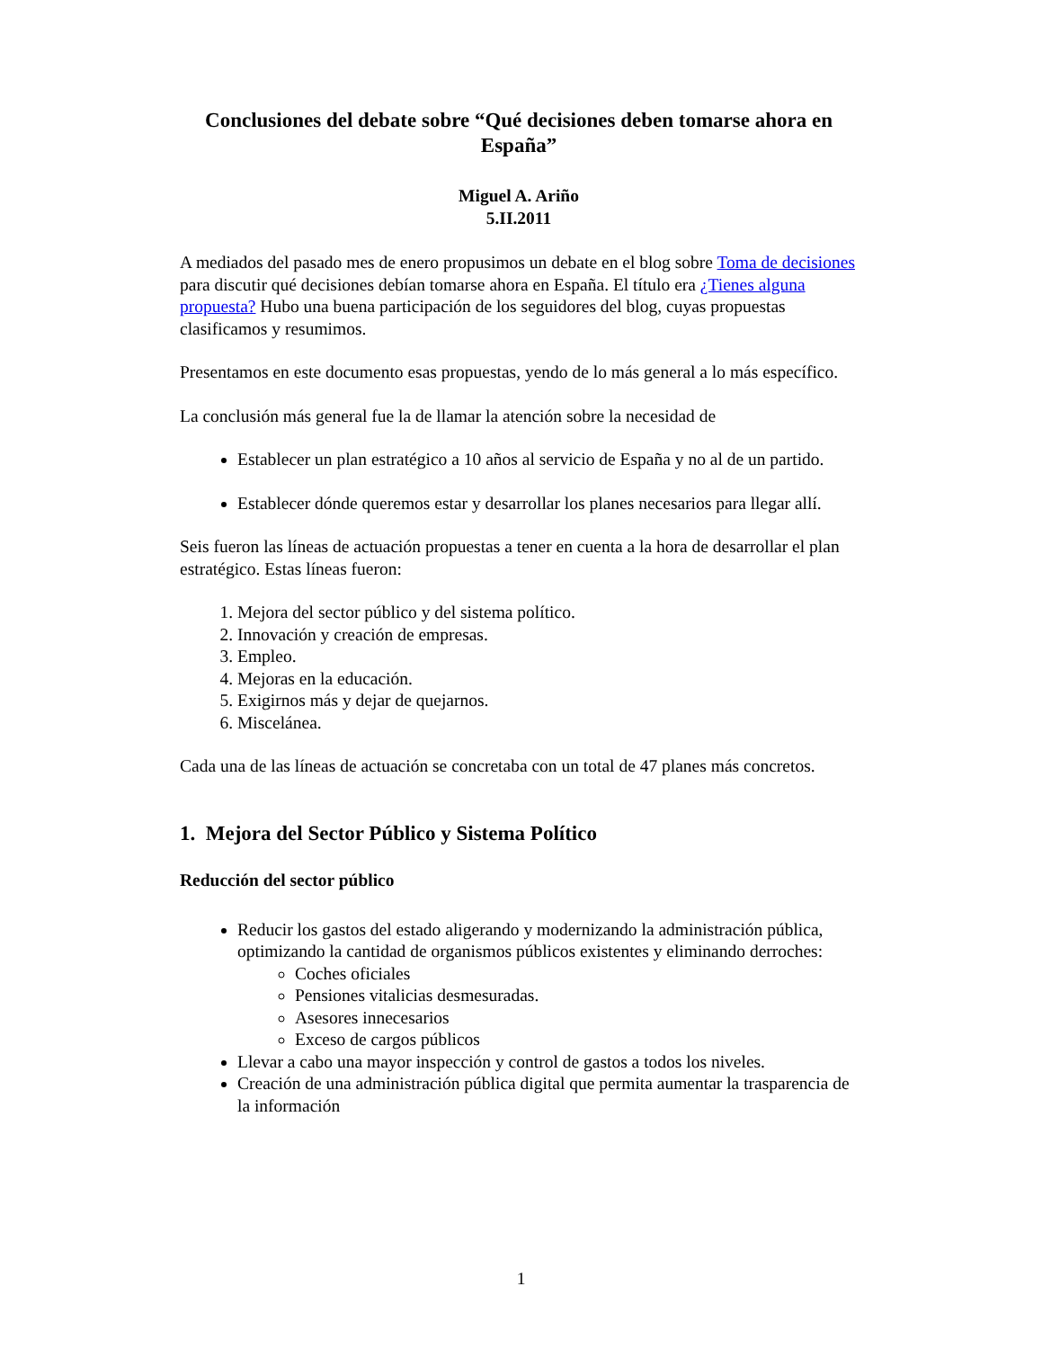Conclusiones del debate sobre “Qué decisiones deben tomarse ahora en España”
Miguel A. Ariño
5.II.2011
A mediados del pasado mes de enero propusimos un debate en el blog sobre Toma de decisiones para discutir qué decisiones debían tomarse ahora en España. El título era ¿Tienes alguna propuesta? Hubo una buena participación de los seguidores del blog, cuyas propuestas clasificamos y resumimos.
Presentamos en este documento esas propuestas, yendo de lo más general a lo más específico.
La conclusión más general fue la de llamar la atención sobre la necesidad de
Establecer un plan estratégico a 10 años al servicio de España y no al de un partido.
Establecer dónde queremos estar y desarrollar los planes necesarios para llegar allí.
Seis fueron las líneas de actuación propuestas a tener en cuenta a la hora de desarrollar el plan estratégico. Estas líneas fueron:
1. Mejora del sector público y del sistema político.
2. Innovación y creación de empresas.
3. Empleo.
4. Mejoras en la educación.
5. Exigirnos más y dejar de quejarnos.
6. Miscelánea.
Cada una de las líneas de actuación se concretaba con un total de 47 planes más concretos.
1. Mejora del Sector Público y Sistema Político
Reducción del sector público
Reducir los gastos del estado aligerando y modernizando la administración pública, optimizando la cantidad de organismos públicos existentes y eliminando derroches:
Coches oficiales
Pensiones vitalicias desmesuradas.
Asesores innecesarios
Exceso de cargos públicos
Llevar a cabo una mayor inspección y control de gastos a todos los niveles.
Creación de una administración pública digital que permita aumentar la trasparencia de la información
1